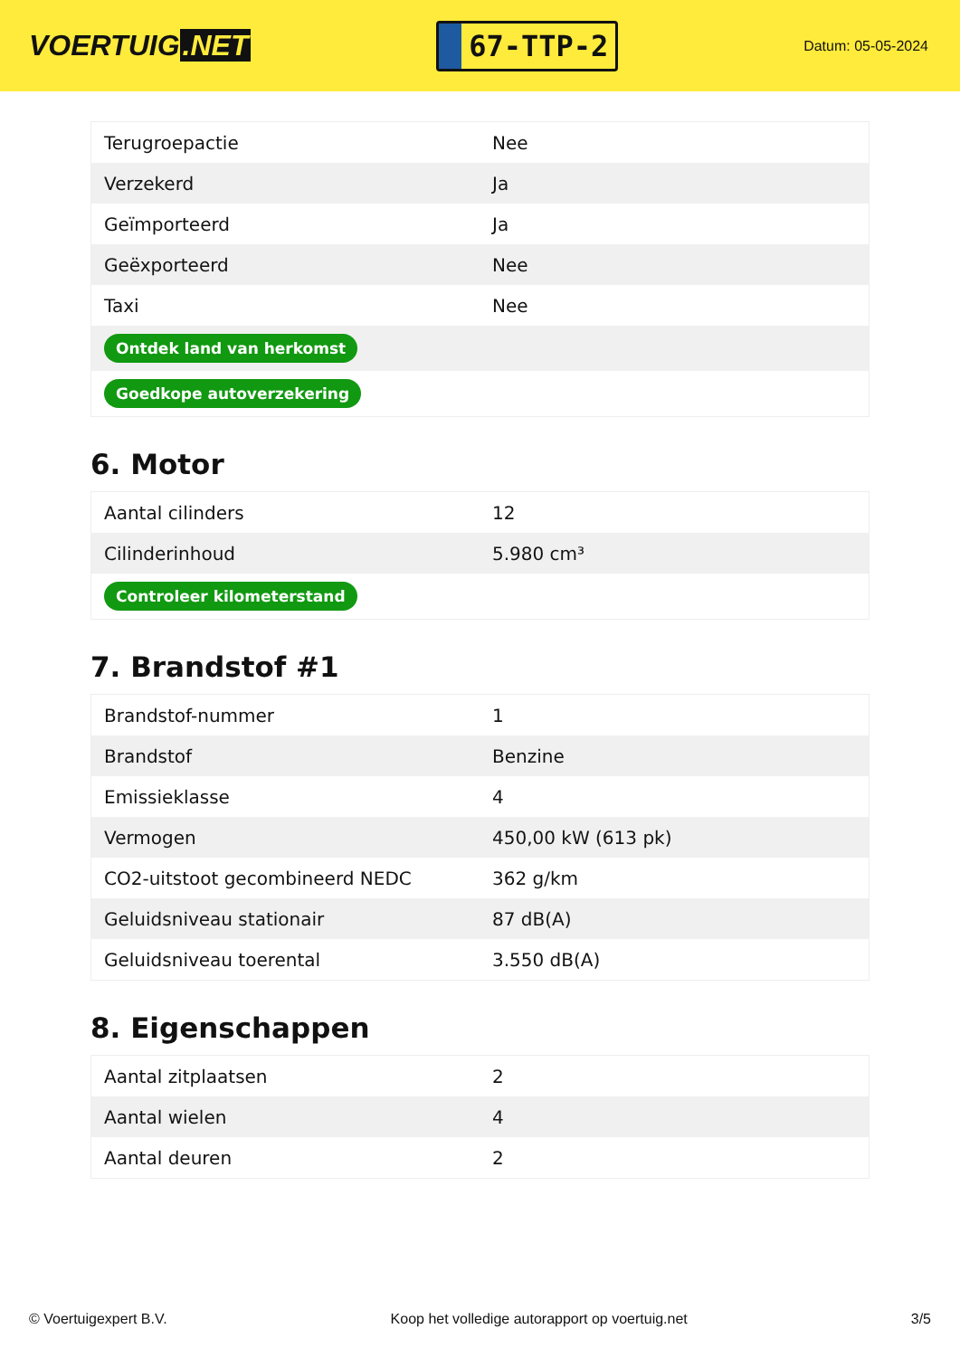VOERTUIG.NET
67-TTP-2
Datum: 05-05-2024
| Terugroepactie | Nee |
| Verzekerd | Ja |
| Geïmporteerd | Ja |
| Geëxporteerd | Nee |
| Taxi | Nee |
| Ontdek land van herkomst | |
| Goedkope autoverzekering | |
6. Motor
| Aantal cilinders | 12 |
| Cilinderinhoud | 5.980 cm³ |
| Controleer kilometerstand | |
7. Brandstof #1
| Brandstof-nummer | 1 |
| Brandstof | Benzine |
| Emissieklasse | 4 |
| Vermogen | 450,00 kW (613 pk) |
| CO2-uitstoot gecombineerd NEDC | 362 g/km |
| Geluidsniveau stationair | 87 dB(A) |
| Geluidsniveau toerental | 3.550 dB(A) |
8. Eigenschappen
| Aantal zitplaatsen | 2 |
| Aantal wielen | 4 |
| Aantal deuren | 2 |
© Voertuigexpert B.V. Koop het volledige autorapport op voertuig.net 3/5